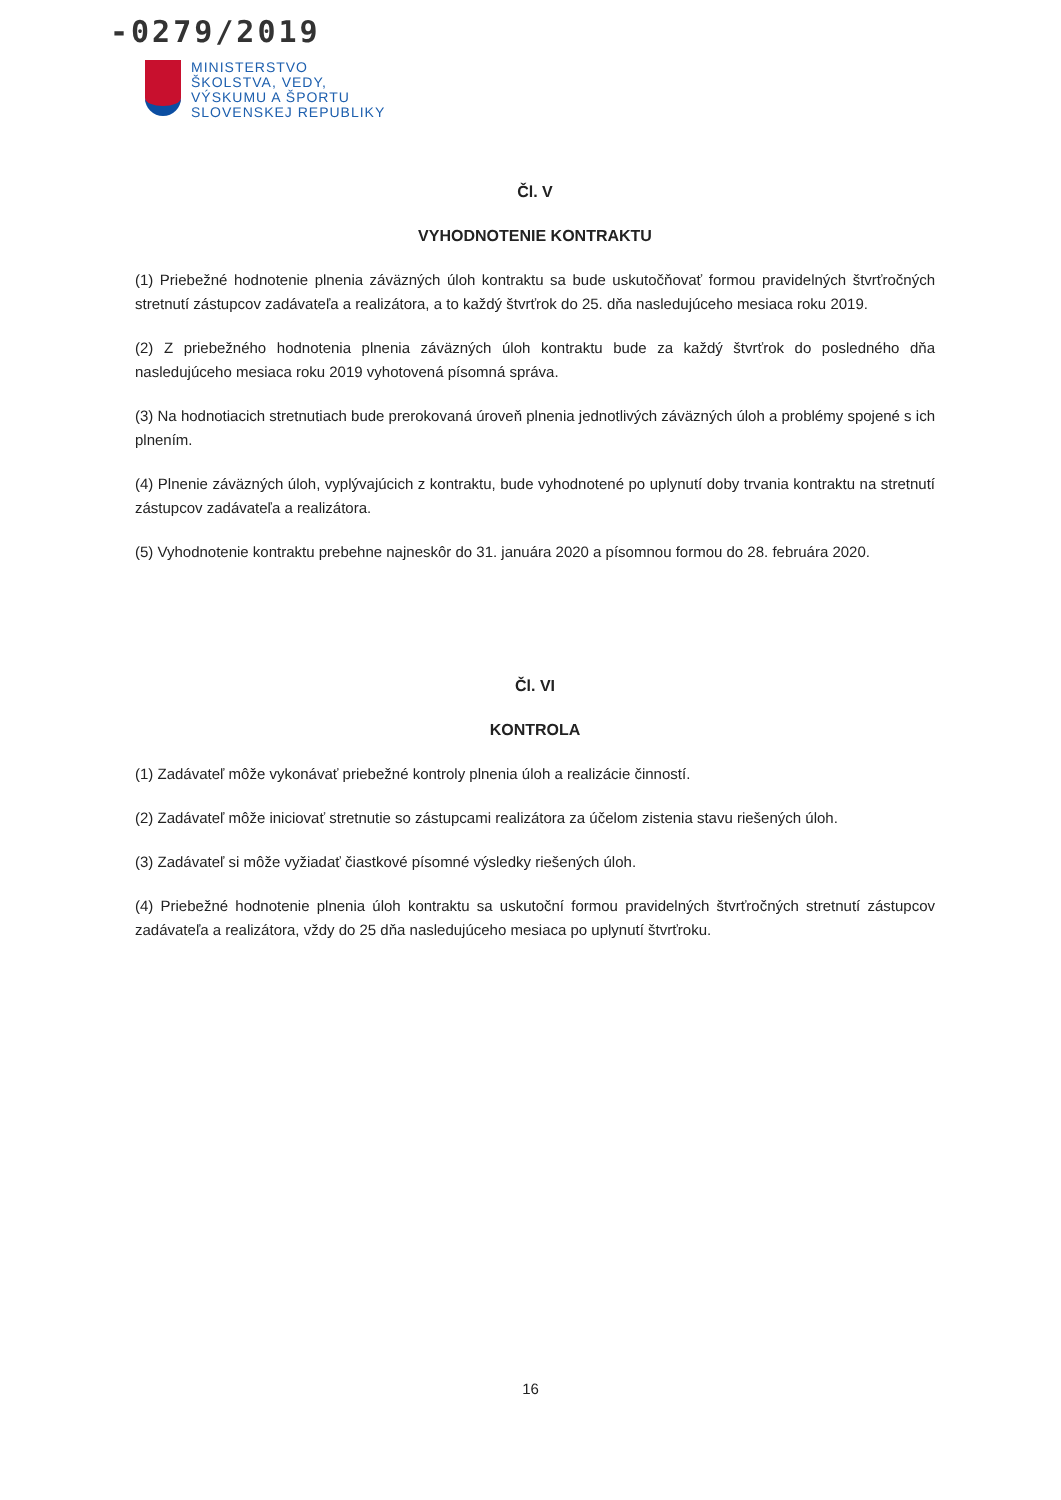-0279/2019
MINISTERSTVO
ŠKOLSTVA, VEDY,
VÝSKUMU A ŠPORTU
SLOVENSKEJ REPUBLIKY
Čl. V
VYHODNOTENIE KONTRAKTU
(1) Priebežné hodnotenie plnenia záväzných úloh kontraktu sa bude uskutočňovať formou pravidelných štvrťročných stretnutí zástupcov zadávateľa a realizátora, a to každý štvrťrok do 25. dňa nasledujúceho mesiaca roku 2019.
(2) Z priebežného hodnotenia plnenia záväzných úloh kontraktu bude za každý štvrťrok do posledného dňa nasledujúceho mesiaca roku 2019 vyhotovená písomná správa.
(3) Na hodnotiacich stretnutiach bude prerokovaná úroveň plnenia jednotlivých záväzných úloh a problémy spojené s ich plnením.
(4) Plnenie záväzných úloh, vyplývajúcich z kontraktu, bude vyhodnotené po uplynutí doby trvania kontraktu na stretnutí zástupcov zadávateľa a realizátora.
(5) Vyhodnotenie kontraktu prebehne najneskôr do 31. januára 2020 a písomnou formou do 28. februára 2020.
Čl. VI
KONTROLA
(1) Zadávateľ môže vykonávať priebežné kontroly plnenia úloh a realizácie činností.
(2) Zadávateľ môže iniciovať stretnutie so zástupcami realizátora za účelom zistenia stavu riešených úloh.
(3) Zadávateľ si môže vyžiadať čiastkové písomné výsledky riešených úloh.
(4) Priebežné hodnotenie plnenia úloh kontraktu sa uskutoční formou pravidelných štvrťročných stretnutí zástupcov zadávateľa a realizátora, vždy do 25 dňa nasledujúceho mesiaca po uplynutí štvrťroku.
16